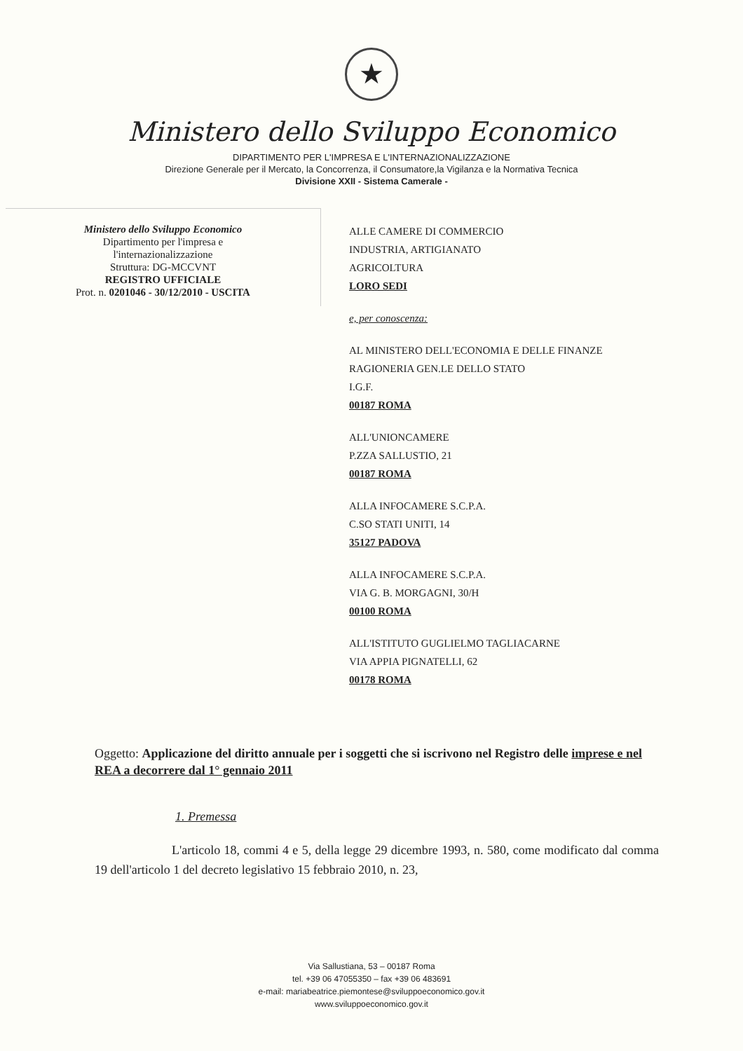★
Ministero dello Sviluppo Economico
DIPARTIMENTO PER L'IMPRESA E L'INTERNAZIONALIZZAZIONE
Direzione Generale per il Mercato, la Concorrenza, il Consumatore,la Vigilanza e la Normativa Tecnica
Divisione XXII - Sistema Camerale -
Ministero dello Sviluppo Economico
Dipartimento per l'impresa e
l'internazionalizzazione
Struttura: DG-MCCVNT
REGISTRO UFFICIALE
Prot. n. 0201046 - 30/12/2010 - USCITA
ALLE CAMERE DI COMMERCIO
INDUSTRIA, ARTIGIANATO
AGRICOLTURA
LORO SEDI
e, per conoscenza:
AL MINISTERO DELL'ECONOMIA E DELLE FINANZE
RAGIONERIA GEN.LE DELLO STATO
I.G.F.
00187 ROMA
ALL'UNIONCAMERE
P.ZZA SALLUSTIO, 21
00187 ROMA
ALLA INFOCAMERE S.C.P.A.
C.SO STATI UNITI, 14
35127 PADOVA
ALLA INFOCAMERE S.C.P.A.
VIA G. B. MORGAGNI, 30/H
00100 ROMA
ALL'ISTITUTO GUGLIELMO TAGLIACARNE
VIA APPIA PIGNATELLI, 62
00178 ROMA
Oggetto: Applicazione del diritto annuale per i soggetti che si iscrivono nel Registro delle imprese e nel REA a decorrere dal 1° gennaio 2011
1. Premessa
L'articolo 18, commi 4 e 5, della legge 29 dicembre 1993, n. 580, come modificato dal comma 19 dell'articolo 1 del decreto legislativo 15 febbraio 2010, n. 23,
Via Sallustiana, 53 – 00187 Roma
tel. +39 06 47055350 – fax +39 06 483691
e-mail: mariabeatrice.piemontese@sviluppoeconomico.gov.it
www.sviluppoeconomico.gov.it